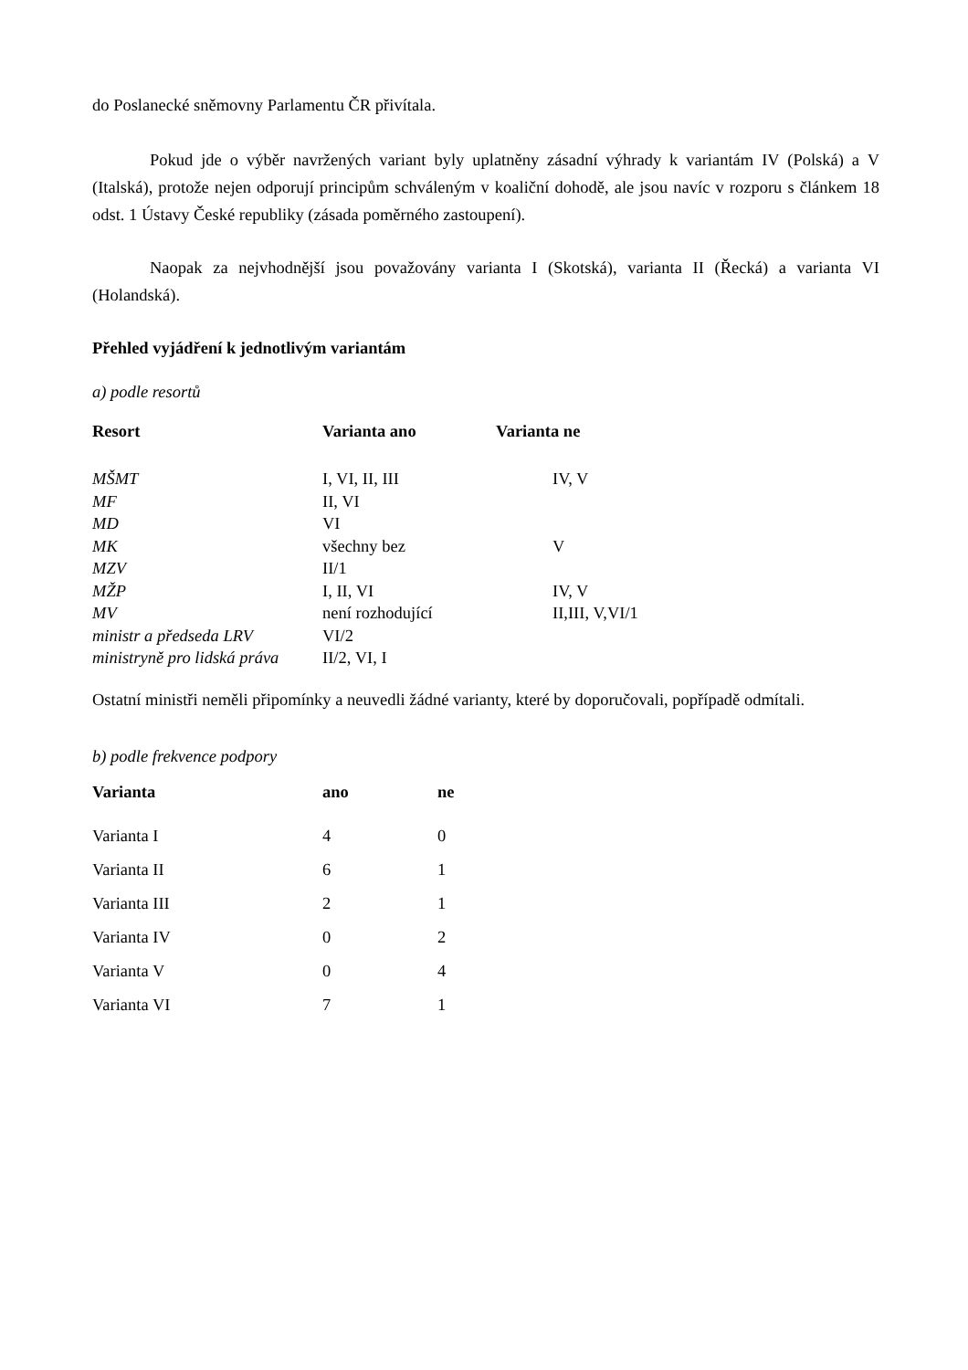do Poslanecké sněmovny Parlamentu ČR přivítala.
Pokud jde o výběr navržených variant byly uplatněny zásadní výhrady k variantám IV (Polská) a V (Italská), protože nejen odporují principům schváleným v koaliční dohodě, ale jsou navíc v rozporu s článkem 18 odst. 1 Ústavy České republiky (zásada poměrného zastoupení).
Naopak za nejvhodnější jsou považovány varianta I (Skotská), varianta II (Řecká) a varianta VI (Holandská).
Přehled vyjádření k jednotlivým variantám
a) podle resortů
| Resort | Varianta ano | Varianta ne |
| --- | --- | --- |
| MŠMT | I, VI, II, III | IV, V |
| MF | II, VI | |
| MD | VI | |
| MK | všechny bez | V |
| MZV | II/1 | |
| MŽP | I, II, VI | IV, V |
| MV | není rozhodující | II,III, V,VI/1 |
| ministr a předseda LRV | VI/2 | |
| ministryně pro lidská práva | II/2, VI, I | |
Ostatní ministři neměli připomínky a neuvedli žádné varianty, které by doporučovali, popřípadě odmítali.
b) podle frekvence podpory
| Varianta | ano | ne |
| --- | --- | --- |
| Varianta I | 4 | 0 |
| Varianta II | 6 | 1 |
| Varianta III | 2 | 1 |
| Varianta IV | 0 | 2 |
| Varianta V | 0 | 4 |
| Varianta VI | 7 | 1 |